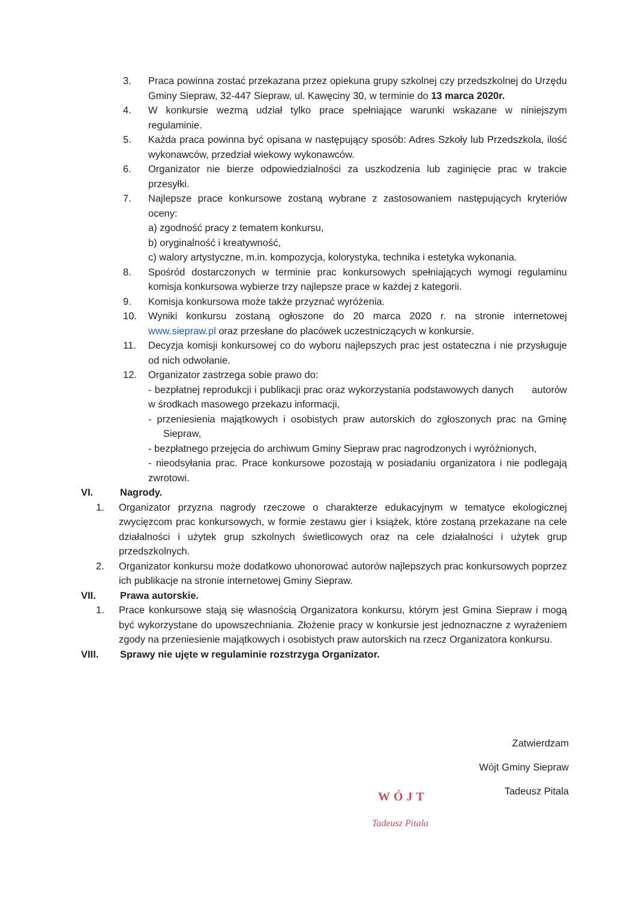3. Praca powinna zostać przekazana przez opiekuna grupy szkolnej czy przedszkolnej do Urzędu Gminy Siepraw, 32-447 Siepraw, ul. Kawęciny 30, w terminie do 13 marca 2020r.
4. W konkursie wezmą udział tylko prace spełniające warunki wskazane w niniejszym regulaminie.
5. Każda praca powinna być opisana w następujący sposób: Adres Szkoły lub Przedszkola, ilość wykonawców, przedział wiekowy wykonawców.
6. Organizator nie bierze odpowiedzialności za uszkodzenia lub zaginięcie prac w trakcie przesyłki.
7. Najlepsze prace konkursowe zostaną wybrane z zastosowaniem następujących kryteriów oceny:
a) zgodność pracy z tematem konkursu,
b) oryginalność i kreatywność,
c) walory artystyczne, m.in. kompozycja, kolorystyka, technika i estetyka wykonania.
8. Spośród dostarczonych w terminie prac konkursowych spełniających wymogi regulaminu komisja konkursowa wybierze trzy najlepsze prace w każdej z kategorii.
9. Komisja konkursowa może także przyznać wyróżenia.
10. Wyniki konkursu zostaną ogłoszone do 20 marca 2020 r. na stronie internetowej www.siepraw.pl oraz przesłane do placówek uczestniczących w konkursie.
11. Decyzja komisji konkursowej co do wyboru najlepszych prac jest ostateczna i nie przysługuje od nich odwołanie.
12. Organizator zastrzega sobie prawo do:
- bezpłatnej reprodukcji i publikacji prac oraz wykorzystania podstawowych danych autorów w środkach masowego przekazu informacji,
- przeniesienia majątkowych i osobistych praw autorskich do zgłoszonych prac na Gminę Siepraw,
- bezpłatnego przejęcia do archiwum Gminy Siepraw prac nagrodzonych i wyróżnionych,
- nieodsyłania prac. Prace konkursowe pozostają w posiadaniu organizatora i nie podlegają zwrotowi.
VI. Nagrody.
1. Organizator przyzna nagrody rzeczowe o charakterze edukacyjnym w tematyce ekologicznej zwycięzcom prac konkursowych, w formie zestawu gier i książek, które zostaną przekazane na cele działalności i użytek grup szkolnych świetlicowych oraz na cele działalności i użytek grup przedszkolnych.
2. Organizator konkursu może dodatkowo uhonorować autorów najlepszych prac konkursowych poprzez ich publikacje na stronie internetowej Gminy Siepraw.
VII. Prawa autorskie.
1. Prace konkursowe stają się własnością Organizatora konkursu, którym jest Gmina Siepraw i mogą być wykorzystane do upowszechniania. Złożenie pracy w konkursie jest jednoznaczne z wyrażeniem zgody na przeniesienie majątkowych i osobistych praw autorskich na rzecz Organizatora konkursu.
VIII. Sprawy nie ujęte w regulaminie rozstrzyga Organizator.
Zatwierdzam
Wójt Gminy Siepraw
Tadeusz Pitala
WÓJT
Tadeusz Pitala